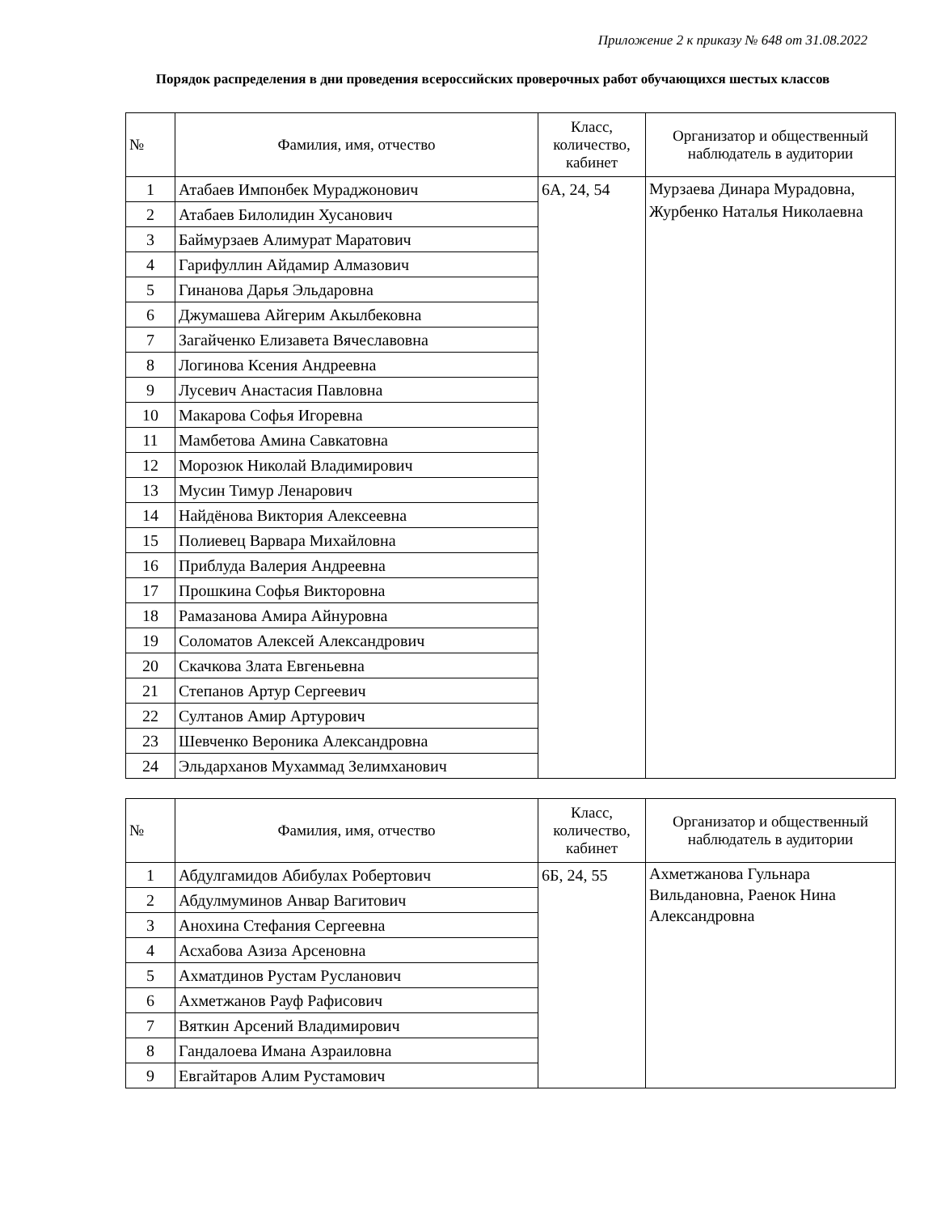Приложение 2 к приказу № 648 от 31.08.2022
Порядок распределения в дни проведения всероссийских проверочных работ обучающихся шестых классов
| № | Фамилия, имя, отчество | Класс, количество, кабинет | Организатор и общественный наблюдатель в аудитории |
| --- | --- | --- | --- |
| 1 | Атабаев Импонбек Мураджонович | 6А, 24, 54 | Мурзаева Динара Мурадовна, Журбенко Наталья Николаевна |
| 2 | Атабаев Билолидин Хусанович | | |
| 3 | Баймурзаев Алимурат Маратович | | |
| 4 | Гарифуллин Айдамир Алмазович | | |
| 5 | Гинанова Дарья Эльдаровна | | |
| 6 | Джумашева Айгерим Акылбековна | | |
| 7 | Загайченко Елизавета Вячеславовна | | |
| 8 | Логинова Ксения Андреевна | | |
| 9 | Лусевич Анастасия Павловна | | |
| 10 | Макарова Софья Игоревна | | |
| 11 | Мамбетова Амина Савкатовна | | |
| 12 | Морозюк Николай Владимирович | | |
| 13 | Мусин Тимур Ленарович | | |
| 14 | Найдёнова Виктория Алексеевна | | |
| 15 | Полиевец Варвара Михайловна | | |
| 16 | Приблуда Валерия Андреевна | | |
| 17 | Прошкина Софья Викторовна | | |
| 18 | Рамазанова Амира Айнуровна | | |
| 19 | Соломатов Алексей Александрович | | |
| 20 | Скачкова Злата Евгеньевна | | |
| 21 | Степанов Артур Сергеевич | | |
| 22 | Султанов Амир Артурович | | |
| 23 | Шевченко Вероника Александровна | | |
| 24 | Эльдарханов Мухаммад Зелимханович | | |
| № | Фамилия, имя, отчество | Класс, количество, кабинет | Организатор и общественный наблюдатель в аудитории |
| --- | --- | --- | --- |
| 1 | Абдулгамидов Абибулах Робертович | 6Б, 24, 55 | Ахметжанова Гульнара Вильдановна, Раенок Нина Александровна |
| 2 | Абдулмуминов Анвар Вагитович | | |
| 3 | Анохина Стефания Сергеевна | | |
| 4 | Асхабова Азиза Арсеновна | | |
| 5 | Ахматдинов Рустам Русланович | | |
| 6 | Ахметжанов Рауф Рафисович | | |
| 7 | Вяткин Арсений Владимирович | | |
| 8 | Гандалоева Имана Азраиловна | | |
| 9 | Евгайтаров Алим Рустамович | | |